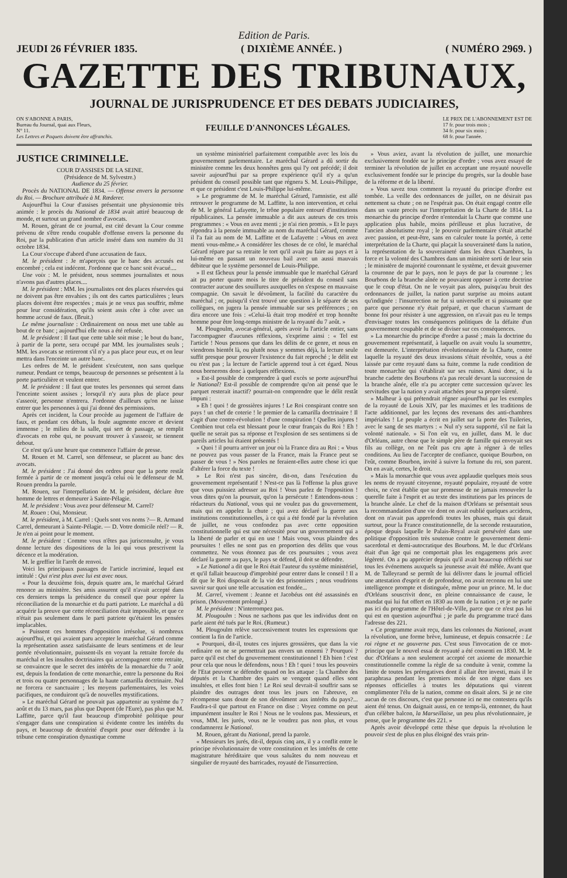Edition de Paris.
JEUDI 26 FÉVRIER 1835. ( DIXIÈME ANNÉE. ) ( NUMÉRO 2969. )
GAZETTE DES TRIBUNAUX,
JOURNAL DE JURISPRUDENCE ET DES DEBATS JUDICIAIRES,
ON S'ABONNE A PARIS,
Bureau du Journal, quai aux Fleurs,
N° 11.
Les Lettres et Paquets doivent être affranchis.
FEUILLE D'ANNONCES LÉGALES.
LE PRIX DE L'ABONNEMENT EST DE
17 fr. pour trois mois ;
34 fr. pour six mois ;
68 fr. pour l'année.
JUSTICE CRIMINELLE.
COUR D'ASSISES DE LA SEINE.
(Présidence de M. Sylvestre.)
Audience du 25 février.
Procès du NATIONAL DE 1834. — Offense envers la personne du Roi. — Brochure attribuée à M. Rœderer.
Aujourd'hui la Cour d'assises présentait une physionomie très animée : le procès du National de 1834 avait attiré beaucoup de monde, et surtout un grand nombre d'avocats.
M. Rouen, gérant de ce journal, est cité devant la Cour comme prévenu de s'être rendu coupable d'offense envers la personne du Roi, par la publication d'un article inséré dans son numéro du 31 octobre 1834.
La Cour s'occupe d'abord d'une accusation de faux.
M. le président : Je m'aperçois que le banc des accusés est encombré ; cela est indécent. J'ordonne que ce banc soit évacué....
Une voix : M. le président, nous sommes journalistes et nous n'avons pas d'autres places....
M. le président : MM. les journalistes ont des places réservées qui ne doivent pas être envahies ; ils ont des cartes particulières ; leurs places doivent être respectées ; mais je ne veux pas souffrir, même pour leur considération, qu'ils soient assis côte à côte avec un homme accusé de faux. (Bruit.)
Le même journaliste : Ordinairement on nous met une table au bout de ce banc ; aujourd'hui elle nous a été refusée.
M. le président : Il faut que cette table soit mise ; le bout du banc, à partir de la porte, sera occupé par MM. les journalistes seuls ; MM. les avocats se retireront s'il n'y a pas place pour eux, et on leur mettra dans l'enceinte un autre banc.
Les ordres de M. le président s'exécutent, non sans quelque rumeur. Pendant ce temps, beaucoup de personnes se présentent à la porte particulière et veulent entrer.
M. le président : Il faut que toutes les personnes qui seront dans l'enceinte soient assises ; lorsqu'il n'y aura plus de place pour s'asseoir, personne n'entrera. J'ordonne d'ailleurs qu'on ne laisse entrer que les personnes à qui j'ai donné des permissions.
Après cet incident, la Cour procède au jugement de l'affaire de faux, et pendant ces débats, la foule augmente encore et devient immense ; le milieu de la salle, qui sert de passage, se remplit d'avocats en robe qui, ne pouvant trouver à s'asseoir, se tiennent debout.
Ce n'est qu'à une heure que commence l'affaire de presse.
M. Rouen et M. Carrel, son défenseur, se placent au banc des avocats.
M. le président : J'ai donné des ordres pour que la porte restât fermée à partir de ce moment jusqu'à celui où le défenseur de M. Rouen prendra la parole.
M. Rouen, sur l'interpellation de M. le président, déclare être homme de lettres et demeurer à Sainte-Pélagie.
M. le président : Vous avez pour défenseur M. Carrel?
M. Rouen : Oui, Monsieur.
M. le président, à M. Carrel : Quels sont vos noms ?— R. Armand Carrel, demeurant à Sainte-Pélagie. — D. Votre domicile réel? — R. Je n'en ai point pour le moment.
M. le président : Comme vous n'êtes pas jurisconsulte, je vous donne lecture des dispositions de la loi qui vous prescrivent la décence et la modération.
M. le greffier lit l'arrêt de renvoi.
Voici les principaux passages de l'article incriminé, lequel est intitulé : Qui n'est plus avec lui est avec nous.
« Pour la deuxième fois, depuis quatre ans, le maréchal Gérard renonce au ministère. Ses amis assurent qu'il n'avait accepté dans ces derniers temps la présidence du conseil que pour opérer la réconciliation de la monarchie et du parti patriote. Le maréchal a dû acquérir la preuve que cette réconciliation était impossible, et que ce n'était pas seulement dans le parti patriote qu'étaient les pensées implacables.
» Puissent ces hommes d'opposition irrésolue, si nombreux aujourd'hui, et qui avaient paru accepter le maréchal Gérard comme la représentation assez satisfaisante de leurs sentimens et de leur portée révolutionnaire, puissent-ils en voyant la retraite forcée du maréchal et les insultes doctrinaires qui accompagnent cette retraite, se convaincre que le secret des intérêts de la monarchie du 7 août est, depuis la fondation de cette monarchie, entre la personne du Roi et trois ou quatre personnages de la haute camarilla doctrinaire. Nul ne forcera ce sanctuaire ; les moyens parlementaires, les voies pacifiques, ne conduiront qu'à de nouvelles mystifications.
» Le maréchal Gérard ne pouvait pas appartenir au système du 7 août et du 13 mars, pas plus que Dupont (de l'Eure), pas plus que M. Laffitte, parce qu'il faut beaucoup d'improbité politique pour s'engager dans une conspiration si évidente contre les intérêts du pays, et beaucoup de dextérité d'esprit pour oser défendre à la tribune cette conspiration dynastique comme
un système ministériel parfaitement compatible avec les lois du gouvernement parlementaire. Le maréchal Gérard a dû sortir du ministère comme les deux honnêtes gens qui l'y ont précédé; il doit savoir aujourd'hui par sa propre expérience qu'il n'y a qu'un président du conseil possible tant que régnera S. M. Louis-Philippe, et que ce président c'est Louis-Philippe lui-même.
» Le programme de M. le maréchal Gérard, l'amnistie, est allé retrouver le programme de M. Laffitte, la non intervention, et celui de M. le général Lafayette, le trône populaire entouré d'institutions républicaines. La pensée immuable a dit aux auteurs de ces trois programmes : « Vous en avez menti ; je n'ai rien promis. » Et le pays répondra à la pensée immuable au nom du maréchal Gérard, comme il l'a fait au nom de M. Laffitte et de Lafayette : «Vous en avez menti vous-même.» A considérer les choses de ce côté, le maréchal Gérard répare par sa retraite le tort qu'il avait pu faire au pays et à lui-même en passant un nouveau bail avec un aussi mauvais débiteur que le système personnel de Louis-Philippe.
» Il est fâcheux pour la pensée immuable que le maréchal Gérard ait pu porter quatre mois le titre de président du conseil sans contracter aucune des souillures auxquelles on s'expose en mauvaise compagnie. On savait le dévoûment, la facilité du caractère du maréchal ; or, puisqu'il s'est trouvé une question à le séparer de ses collègues, on jugera la pensée immuable sur ses préférences ; on dira encore une fois : «Celui-là était trop modéré et trop honnête homme pour être long-temps ministre de la royauté du 7 août. »
M. Plougoulm, avocat-général, après avoir lu l'article entier, sans l'accompagner d'aucunes réflexions, s'exprime ainsi : « Tel est l'article ! Nous pensons que dans les délits de ce genre, et nous en viendrons bientôt là, ou plutôt nous y sommes déjà, la lecture seule suffit presque pour prouver l'existence du fait reproché ; le délit est ou n'est pas ; la lecture de l'article apprend tout à cet égard. Nous nous bornerons donc à quelques réflexions.
» Est-il possible de comprendre à quel excès se porte aujourd'hui le National? Est-il possible de comprendre qu'on ait pensé que le parquet resterait inactif? pourrait-on comprendre que le délit restât impuni :
» Eh ! quoi ! de grossières injures ! Le Roi conspirant contre son pays ! un chef de coterie ! le premier de la camarilla doctrinaire ! Il s'agit d'une contre-révolution ! d'une conspiration ! Quelles injures ! Combien tout cela est blessant pour le cœur français du Roi ! Eh ! quelle ne serait pas sa réponse et l'explosion de ses sentimens si de pareils articles lui étaient présentés !
» Quoi ! il pourra arriver un jour où la France dira au Roi : « Vous ne pouvez pas vous passer de la France, mais la France peut se passer de vous ! » Nos paroles ne feraient-elles autre chose ici que d'altérer la force du texte !
» Le Roi n'est pas sincère, dit-on, dans l'exécution du gouvernement représentatif ! N'est-ce pas là l'offense la plus grave que vous puissiez adresser au Roi ! Vous parlez de l'opposition ! vous dites qu'on la poursuit, qu'on la persécute ! Entendons-nous : rédacteurs du National, vous qui ne voulez pas du gouvernement, mais qui en appelez la chute ; qui avez déclaré la guerre aux institutions constitutionnelles, à ce qui a été fondé par la révolution de juillet, ne vous confondez pas avec cette opposition constitutionnelle qui est une nécessité pour un gouvernement qui a la liberté de parler et qui en use ! Mais vous, vous plaindre des poursuites ! elles ne sont pas en proportion des délits que vous commettez. Ne vous étonnez pas de ces poursuites ; vous avez déclaré la guerre au pays, le pays se défend, il doit se défendre.
» Le National a dit que le Roi était l'auteur du système ministériel, et qu'il fallait beaucoup d'improbité pour entrer dans le conseil ! Il a dit que le Roi disposait de la vie des prisonniers ; nous voudrions savoir sur quoi une telle accusation est fondée...
M. Carrel, vivement : Jeanne et Jacobéus ont été assassinés en prison. (Mouvement prolongé.)
M. le président : N'interrompez pas.
M. Plougoulm : Nous ne sachons pas que les individus dont on parle aient été tués par le Roi. (Rumeur.)
M. Plougoulm relève successivement toutes les expressions que contient la fin de l'article.
« Pourquoi, dit-il, toutes ces injures grossières, que dans la vie ordinaire on ne se permettrait pas envers un ennemi ? Pourquoi ? parce qu'il est chef du gouvernement constitutionnel ! Eh bien ! c'est pour cela que nous le défendons, nous ! Eh ! quoi ! tous les pouvoirs de l'Etat peuvent se défendre quand on les attaque : la Chambre des députés et la Chambre des pairs se vengent quand elles sont insultées, et elles font bien ! Le Roi seul devrait-il souffrir sans se plaindre des outrages dont tous les jours on l'abreuve, en récompense sans doute de son dévoûment aux intérêts du pays?... Faudra-t-il que partout en France on dise : Voyez comme on peut impunément insulter le Roi ! Nous ne le voulons pas. Messieurs, et vous, MM. les jurés, vous ne le voudrez pas non plus, et vous condamnerez le National.
M. Rouen, gérant du National, prend la parole.
« Messieurs les jurés, dit-il, depuis cinq ans, il y a conflit entre le principe révolutionnaire de votre constitution et les intérêts de cette magistrature héréditaire que vous saluâtes du nom nouveau et singulier de royauté des barricades, royauté de l'insurrection.
» Vous aviez, avant la révolution de juillet, une monarchie exclusivement fondée sur le principe d'ordre ; vous avez essayé de terminer la révolution de juillet en acceptant une royauté nouvelle exclusivement fondée sur le principe du progrès, sur la double base de la réforme et de la liberté.
» Vous savez tous comment la royauté du principe d'ordre est tombée. La veille des ordonnances de juillet, on ne désirait pas nettement sa chute ; on ne l'espérait pas. On était engagé contre elle dans un vaste procès sur l'interprétation de la Charte de 1814. La monarchie du principe d'ordre n'entendait la Charte que comme une application plus habile, moins périlleuse et plus lucrative, de l'ancien absolutisme royal ; le pouvoir parlementaire s'était attaché avec passion, et peut-être, sans en calculer toute la portée, à cette interprétation de la Charte, qui plaçait la souveraineté dans la nation, la représentation de la souveraineté dans les deux Chambres, la force et la volonté des Chambres dans un ministère sorti de leur sein ; le ministère de majorité couronnant le système, et devait gouverner la couronne de par le pays, non le pays de par la couronne ; les Bourbons de la branche aînée ne pouvaient opposer à cette doctrine que le coup d'état. On ne le voyait pas alors, puisqu'au bruit des ordonnances de juillet, la nation parut surprise au moins autant qu'indignée : l'insurrection ne fut si universelle et si puissante que parce que personne n'y était préparé, et que chacun s'armant de bonne foi pour résister à une aggression, on n'avait pas eu le temps d'envisager toutes les conséquences politiques de la défaite d'un gouvernement coupable et de se diviser sur ces conséquences.
» La monarchie du principe d'ordre a passé ; mais la doctrine du gouvernement représentatif, à laquelle on avait voulu la soumettre, est demeurée. L'interprétation révolutionnaire de la Charte, contre laquelle la royauté des deux invasions s'était révoltée, vous a été laissée par cette royauté dans sa fuite, comme la rude condition de toute monarchie qui s'établirait sur ses ruines. Ainsi donc, si la branche cadette des Bourbons n'a pas reculé devant la succession de la branche aînée, elle n'a pu accepter cette succession qu'avec les servitudes que la nation y avait attachées pour sa propre sûreté.
» Malheur à qui prétendrait régner aujourd'hui par les exemples de la royauté de Louis XIV, par les maximes et les traditions de l'acte additionnel, par les leçons des revenans des anti-chambres impériales ! Le peuple a écrit en juillet sur la porte des Tuileries, avec le sang de ses martyrs : « Nul n'y sera supporté, s'il ne fait la volonté nationale. » Si l'on eût vu, en juillet, dans M. le duc d'Orléans, autre chose que le simple père de famille qui envoyait ses fils au collège, on ne l'eût pas cru apte à régner à de telles conditions. Au lieu de l'accepter de confiance, quoique Bourbon, on l'eût, comme Bourbon, invité à suivre la fortune du roi, son parent. On en avait, certes, le droit.
» Mais la monarchie que vous avez applaudie quelques mois sous les noms de royauté citoyenne, royauté populaire, royauté de votre choix, ne s'est établie que sur promesse de ne jamais renouveler la querelle faite à l'esprit et au texte des institutions par les princes de la branche aînée. Le chef de la maison d'Orléans se présentait sous la recommandation d'une vie dont on avait oublié quelques accidens, dont on n'avait pas approfondi toutes les phases, mais qui datait surtout, pour la France constitutionnelle, de la seconde restauration, époque depuis laquelle le Palais-Royal avait persévéré dans une politique d'opposition très soutenue contre le gouvernement demi-sacerdotal et demi-autocratique des Bourbons. M. le duc d'Orléans était d'un âge qui ne comportait plus les engagemens pris avec légèreté. On a pu apprécier depuis qu'il avait beaucoup réfléchi sur tous les événemens auxquels sa jeunesse avait été mêlée. Avant que M. de Talleyrand se permît de lui délivrer dans le journal officiel une attestation d'esprit et de profondeur, on avait reconnu en lui une intelligence prompte et distinguée, même pour un prince. M. le duc d'Orléans souscrivit donc, en pleine connaissance de cause, le mandat qui lui fut offert en 1830 au nom de la nation ; et je ne parle pas ici du programme de l'Hôtel-de-Ville, parce que ce n'est pas lui qui est en question aujourd'hui ; je parle du programme tracé dans l'adresse des 221.
» Ce programme avait reçu, dans les colonnes du National, avant la révolution, une forme brève, lumineuse, et depuis consacrée : Le roi règne et ne gouverne pas. C'est sous l'invocation de ce mot-principe que le nouvel essai de royauté a été consenti en 1830. M. le duc d'Orléans a non seulement accepté cet axiome de monarchie constitutionnelle comme la règle de sa conduite à venir, comme la limite de toutes les prérogatives dont il allait être investi, mais il le paraphrasa pendant les premiers mois de son règne dans ses réponses officielles à toutes les députations qui vinrent complimenter l'élu de la nation, comme on disait alors. Si je ne cite aucun de ces discours, c'est que personne ici ne me contestera qu'ils aient été tenus. On daignait aussi, en ce temps-là, entonner, du haut d'un célèbre balcon, la Marseillaise, un peu plus révolutionnaire, je pense, que le programme des 221. »
Après avoir développé cette thèse que depuis la révolution le pouvoir s'est de plus en plus éloigné des vrais prin-